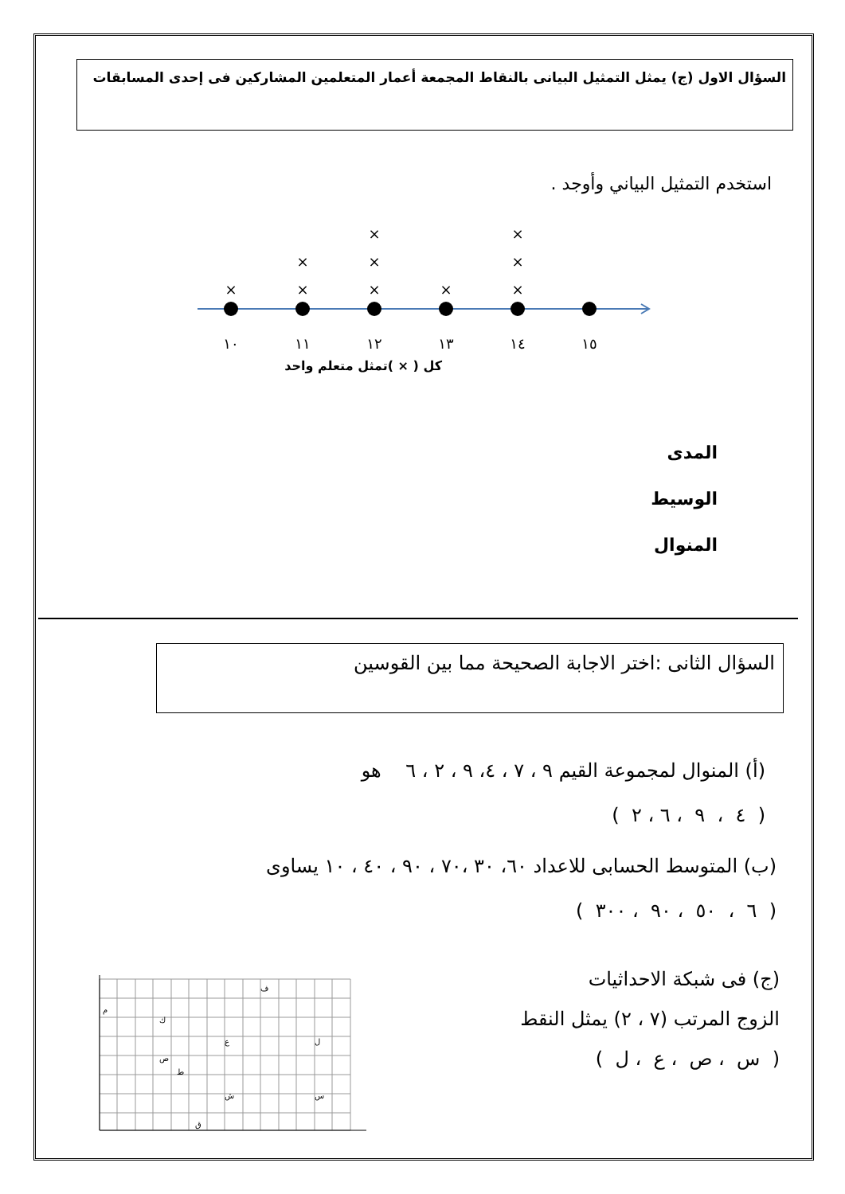السؤال الاول (ج) يمثل التمثيل البيانى بالنقاط المجمعة أعمار المتعلمين المشاركين فى إحدى المسابقات
استخدم التمثيل البياني وأوجد .
×
×
×
×
×
×
×
×
×
×
١٠
١١
١٢
١٣
١٤
١٥
كل ( × )تمثل متعلم واحد
المدى
الوسيط
المنوال
السؤال الثانى :اختر الاجابة الصحيحة مما بين القوسين
(أ) المنوال لمجموعة القيم ٩ ، ٧ ، ٤، ٩ ، ٢ ، ٦ هو
( ٤ ، ٩ ، ٦ ، ٢ )
(ب) المتوسط الحسابى للاعداد ٦٠، ٣٠ ،٧٠ ، ٩٠ ، ٤٠ ، ١٠ يساوى
( ٦ ، ٥٠ ، ٩٠ ، ٣٠٠ )
(ج) فى شبكة الاحداثيات
الزوج المرتب (٧ ، ٢) يمثل النقط
( س ، ص ، ع ، ل )
م
ك
ص
ط
ق
ع
ش
ف
ل
س